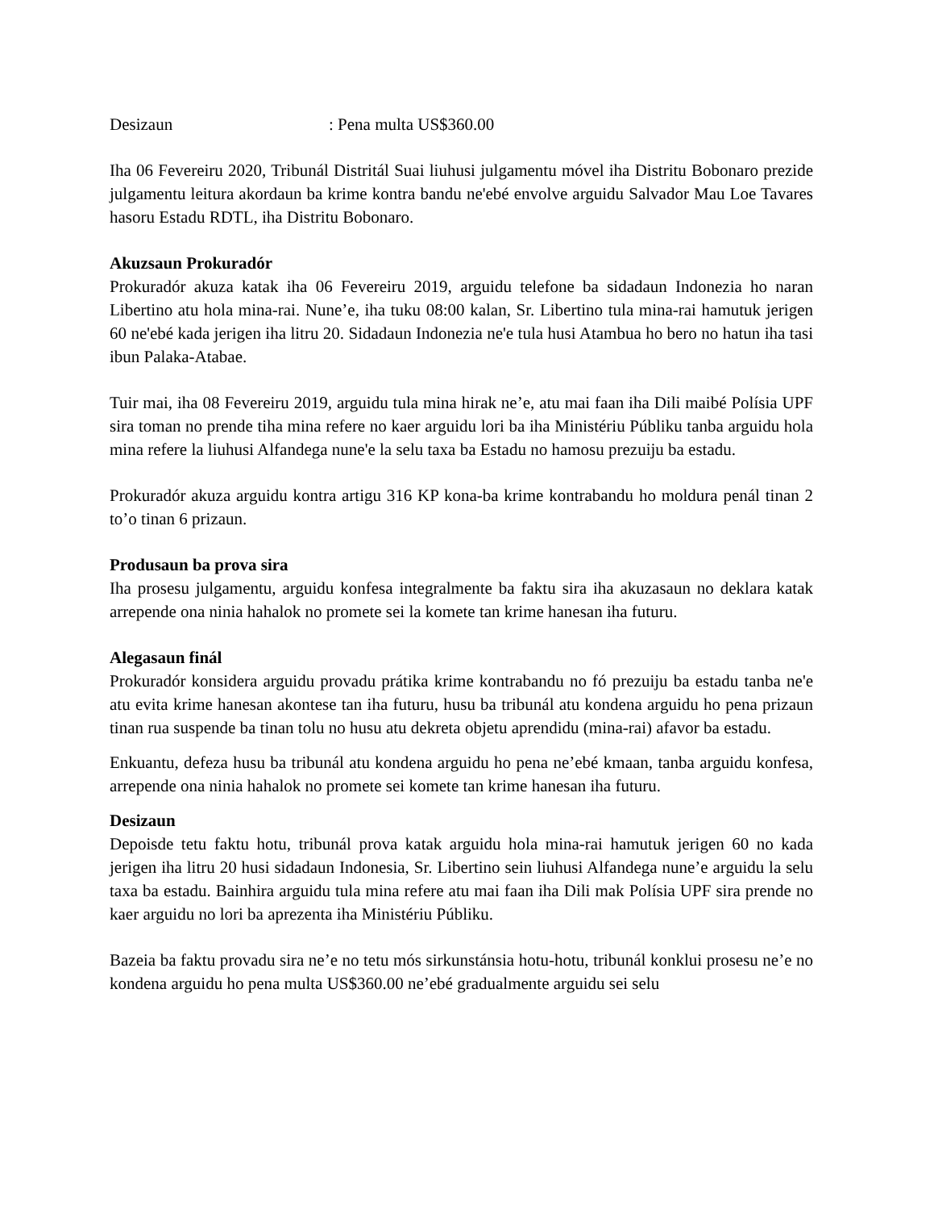Desizaun: Pena multa US$360.00
Iha 06 Fevereiru 2020, Tribunál Distritál Suai liuhusi julgamentu móvel iha Distritu Bobonaro prezide julgamentu leitura akordaun ba krime kontra bandu ne'ebé envolve arguidu Salvador Mau Loe Tavares hasoru Estadu RDTL, iha Distritu Bobonaro.
Akuzsaun Prokuradór
Prokuradór akuza katak iha 06 Fevereiru 2019, arguidu telefone ba sidadaun Indonezia ho naran Libertino atu hola mina-rai. Nune’e, iha tuku 08:00 kalan, Sr. Libertino tula mina-rai hamutuk jerigen 60 ne'ebé kada jerigen iha litru 20. Sidadaun Indonezia ne'e tula husi Atambua ho bero no hatun iha tasi ibun Palaka-Atabae.
Tuir mai, iha 08 Fevereiru 2019, arguidu tula mina hirak ne’e, atu mai faan iha Dili maibé Polísia UPF sira toman no prende tiha mina refere no kaer arguidu lori ba iha Ministériu Públiku tanba arguidu hola mina refere la liuhusi Alfandega nune'e la selu taxa ba Estadu no hamosu prezuiju ba estadu.
Prokuradór akuza arguidu kontra artigu 316 KP kona-ba krime kontrabandu ho moldura penál tinan 2 to’o tinan 6 prizaun.
Produsaun ba prova sira
Iha prosesu julgamentu, arguidu konfesa integralmente ba faktu sira iha akuzasaun no deklara katak arrepende ona ninia hahalok no promete sei la komete tan krime hanesan iha futuru.
Alegasaun finál
Prokuradór konsidera arguidu provadu prátika krime kontrabandu no fó prezuiju ba estadu tanba ne'e atu evita krime hanesan akontese tan iha futuru, husu ba tribunál atu kondena arguidu ho pena prizaun tinan rua suspende ba tinan tolu no husu atu dekreta objetu aprendidu (mina-rai) afavor ba estadu.
Enkuantu, defeza husu ba tribunál atu kondena arguidu ho pena ne’ebé kmaan, tanba arguidu konfesa, arrepende ona ninia hahalok no promete sei komete tan krime hanesan iha futuru.
Desizaun
Depoisde tetu faktu hotu, tribunál prova katak arguidu hola mina-rai hamutuk jerigen 60 no kada jerigen iha litru 20 husi sidadaun Indonesia, Sr. Libertino sein liuhusi Alfandega nune’e arguidu la selu taxa ba estadu. Bainhira arguidu tula mina refere atu mai faan iha Dili mak Polísia UPF sira prende no kaer arguidu no lori ba aprezenta iha Ministériu Públiku.
Bazeia ba faktu provadu sira ne’e no tetu mós sirkunstánsia hotu-hotu, tribunál konklui prosesu ne’e no kondena arguidu ho pena multa US$360.00 ne’ebé gradualmente arguidu sei selu